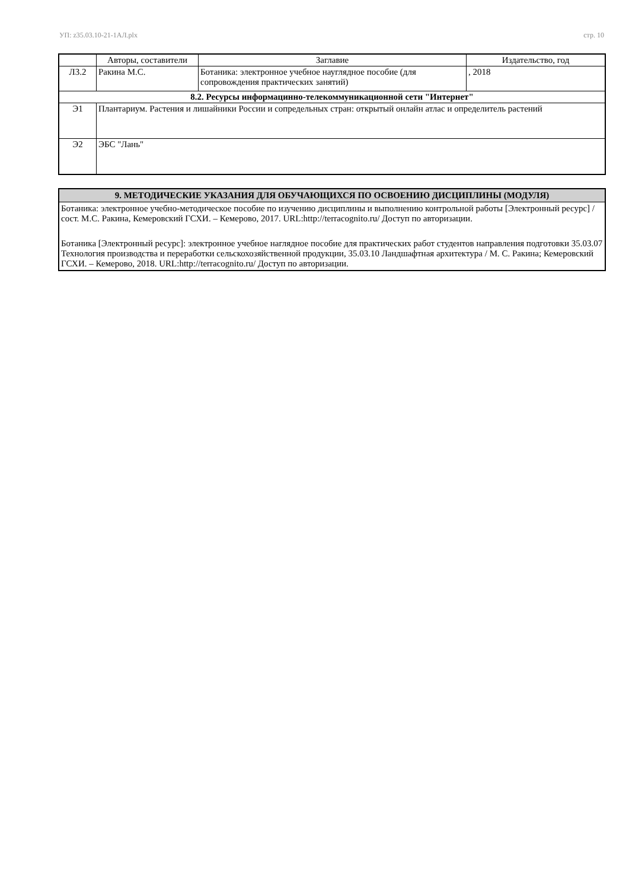УП: z35.03.10-21-1АЛ.plx стр. 10
| | Авторы, составители | Заглавие | Издательство, год |
| --- | --- | --- | --- |
| Л3.2 | Ракина М.С. | Ботаника: электронное учебное науглядное пособие (для сопровождения практических занятий) | , 2018 |
| 8.2. Ресурсы информацинно-телекоммуникационной сети "Интернет" | | | |
| Э1 | Плантариум. Растения и лишайники России и сопредельных стран: открытый онлайн атлас и определитель растений | | |
| Э2 | ЭБС "Лань" | | |
9. МЕТОДИЧЕСКИЕ УКАЗАНИЯ ДЛЯ ОБУЧАЮЩИХСЯ ПО ОСВОЕНИЮ ДИСЦИПЛИНЫ (МОДУЛЯ)
Ботаника: электронное учебно-методическое пособие по изучению дисциплины и выполнению контрольной работы [Электронный ресурс] / сост. М.С. Ракина, Кемеровский ГСХИ. – Кемерово, 2017. URL:http://terracognito.ru/ Доступ по авторизации.
Ботаника [Электронный ресурс]: электронное учебное наглядное пособие для практических работ студентов направления подготовки 35.03.07 Технология производства и переработки сельскохозяйственной продукции, 35.03.10 Ландшафтная архитектура / М. С. Ракина; Кемеровский ГСХИ. – Кемерово, 2018. URL:http://terracognito.ru/ Доступ по авторизации.